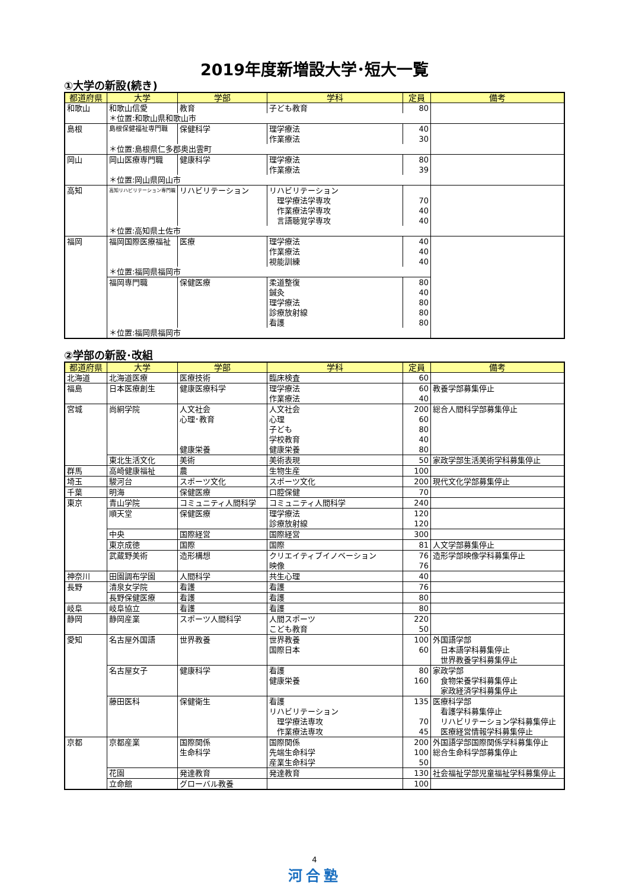2019年度新増設大学･短大一覧
①大学の新設(続き)
| 都道府県 | 大学 | 学部 | 学科 | 定員 | 備考 |
| --- | --- | --- | --- | --- | --- |
| 和歌山 | 和歌山信愛 | 教育 | 子ども教育 | 80 | |
| | ＊位置:和歌山県和歌山市 | | | | |
| 島根 | 島根保健福祉専門職 | 保健科学 | 理学療法 作業療法 | 40 30 | |
| | ＊位置:島根県仁多郡奥出雲町 | | | | |
| 岡山 | 岡山医療専門職 | 健康科学 | 理学療法 作業療法 | 80 39 | |
| | ＊位置:岡山県岡山市 | | | | |
| 高知 | 高知リハビリテーション専門職 | リハビリテーション | リハビリテーション 理学療法学専攻 作業療法学専攻 言語聴覚学専攻 | 70 40 40 | |
| | ＊位置:高知県土佐市 | | | | |
| 福岡 | 福岡国際医療福祉 | 医療 | 理学療法 作業療法 視能訓練 | 40 40 40 | |
| | ＊位置:福岡県福岡市 | | | | |
| | 福岡専門職 | 保健医療 | 柔道整復 鍼灸 理学療法 診療放射線 看護 | 80 40 80 80 80 | |
| | ＊位置:福岡県福岡市 | | | | |
②学部の新設･改組
| 都道府県 | 大学 | 学部 | 学科 | 定員 | 備考 |
| --- | --- | --- | --- | --- | --- |
| 北海道 | 北海道医療 | 医療技術 | 臨床検査 | 60 | |
| 福島 | 日本医療創生 | 健康医療科学 | 理学療法 作業療法 | 60 40 | 教養学部募集停止 |
| 宮城 | 尚絅学院 | 人文社会 心理･教育 健康栄養 | 人文社会 心理 子ども 学校教育 健康栄養 | 200 60 80 40 80 | 総合人間科学部募集停止 |
| | 東北生活文化 | 美術 | 美術表現 | 50 | 家政学部生活美術学科募集停止 |
| 群馬 | 高崎健康福祉 | 農 | 生物生産 | 100 | |
| 埼玉 | 駿河台 | スポーツ文化 | スポーツ文化 | 200 | 現代文化学部募集停止 |
| 千葉 | 明海 | 保健医療 | 口腔保健 | 70 | |
| 東京 | 青山学院 | コミュニティ人間科学 | コミュニティ人間科学 | 240 | |
| | 順天堂 | 保健医療 | 理学療法 診療放射線 | 120 120 | |
| | 中央 | 国際経営 | 国際経営 | 300 | |
| | 東京成徳 | 国際 | 国際 | 81 | 人文学部募集停止 |
| | 武蔵野美術 | 造形構想 | クリエイティブイノベーション 映像 | 76 76 | 造形学部映像学科募集停止 |
| 神奈川 | 田園調布学園 | 人間科学 | 共生心理 | 40 | |
| 長野 | 清泉女学院 | 看護 | 看護 | 76 | |
| | 長野保健医療 | 看護 | 看護 | 80 | |
| 岐阜 | 岐阜協立 | 看護 | 看護 | 80 | |
| 静岡 | 静岡産業 | スポーツ人間科学 | 人間スポーツ こども教育 | 220 50 | |
| 愛知 | 名古屋外国語 | 世界教養 | 世界教養 国際日本 | 100 60 | 外国語学部 日本語学科募集停止 世界教養学科募集停止 |
| | 名古屋女子 | 健康科学 | 看護 健康栄養 | 80 160 | 家政学部 食物栄養学科募集停止 家政経済学科募集停止 |
| | 藤田医科 | 保健衛生 | 看護 リハビリテーション 理学療法専攻 作業療法専攻 | 135 70 45 | 医療科学部 看護学科募集停止 リハビリテーション学科募集停止 医療経営情報学科募集停止 |
| 京都 | 京都産業 | 国際関係 生命科学 | 国際関係 先端生命科学 産業生命科学 | 200 100 50 | 外国語学部国際関係学科募集停止 総合生命科学部募集停止 |
| | 花園 | 発達教育 | 発達教育 | 130 | 社会福祉学部児童福祉学科募集停止 |
| | 立命館 | グローバル教養 | | 100 | |
4
河合塾